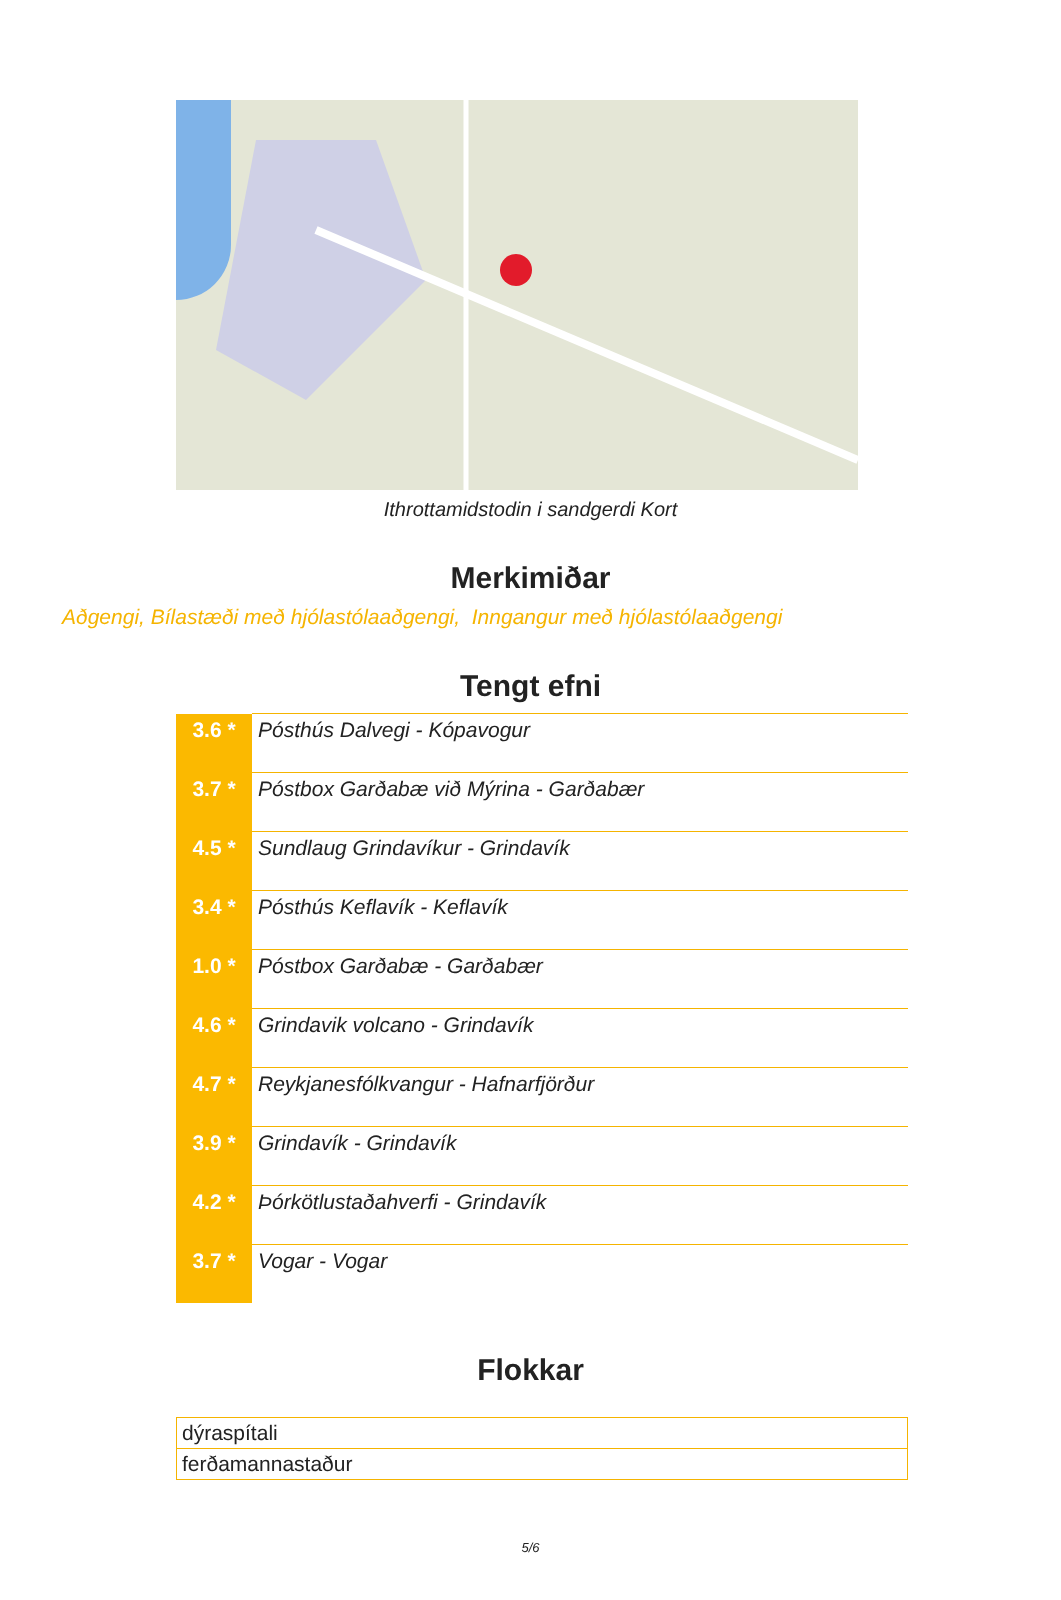Ithrottamidstodin i sandgerdi Kort
Merkimiðar
Aðgengi, Bílastæði með hjólastólaaðgengi, Inngangur með hjólastólaaðgengi
Tengt efni
| 3.6 * | Pósthús Dalvegi - Kópavogur |
| 3.7 * | Póstbox Garðabæ við Mýrina - Garðabær |
| 4.5 * | Sundlaug Grindavíkur - Grindavík |
| 3.4 * | Pósthús Keflavík - Keflavík |
| 1.0 * | Póstbox Garðabæ - Garðabær |
| 4.6 * | Grindavik volcano - Grindavík |
| 4.7 * | Reykjanesfólkvangur - Hafnarfjörður |
| 3.9 * | Grindavík - Grindavík |
| 4.2 * | Þórkötlustaðahverfi - Grindavík |
| 3.7 * | Vogar - Vogar |
Flokkar
| dýraspítali |
| ferðamannastaður |
5/6